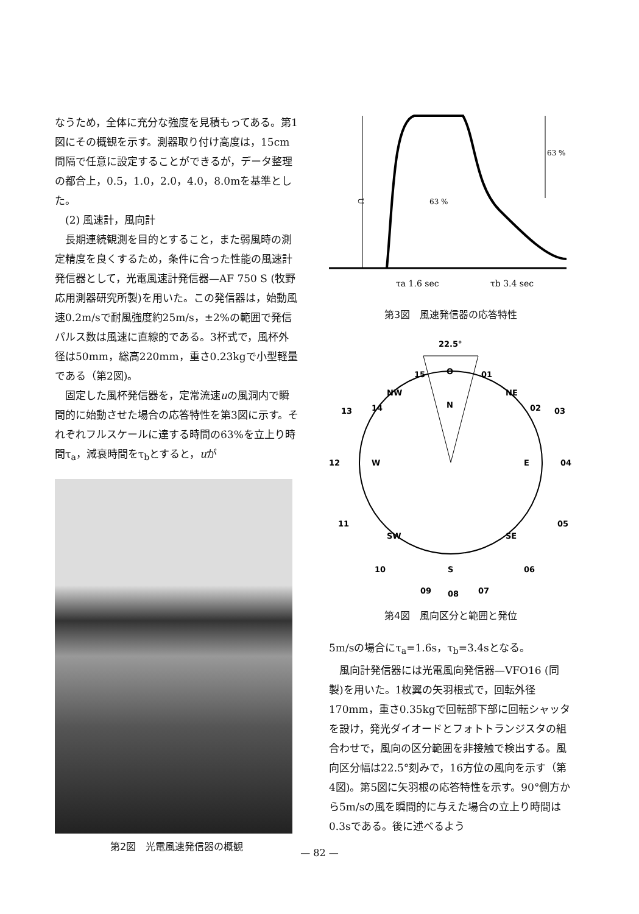なうため，全体に充分な強度を見積もってある。第1図にその概観を示す。測器取り付け高度は，15cm間隔で任意に設定することができるが，データ整理の都合上，0.5，1.0，2.0，4.0，8.0mを基準とした。
(2) 風速計，風向計
長期連続観測を目的とすること，また弱風時の測定精度を良くするため，条件に合った性能の風速計発信器として，光電風速計発信器—AF 750 S (牧野応用測器研究所製)を用いた。この発信器は，始動風速0.2m/sで耐風強度約25m/s，±2%の範囲で発信パルス数は風速に直線的である。3杯式で，風杯外径は50mm，総高220mm，重さ0.23kgで小型軽量である（第2図)。
固定した風杯発信器を，定常流速uの風洞内で瞬間的に始動させた場合の応答特性を第3図に示す。それぞれフルスケールに達する時間の63%を立上り時間τ<sub>a</sub>，減衰時間をτ<sub>b</sub>とすると，uが
第2図　光電風速発信器の概観
U
63 %
63 %
τa 1.6 sec
τb 3.4 sec
第3図　風速発信器の応答特性
22.5°
O
N
NW
NE
W
E
SW
SE
S
15
01
14
02
13
03
12
04
11
05
10
06
09
07
08
第4図　風向区分と範囲と発位
5m/sの場合にτ<sub>a</sub>=1.6s，τ<sub>b</sub>=3.4sとなる。
風向計発信器には光電風向発信器—VFO16 (同製)を用いた。1枚翼の矢羽根式で，回転外径170mm，重さ0.35kgで回転部下部に回転シャッタを設け，発光ダイオードとフォトトランジスタの組合わせで，風向の区分範囲を非接触で検出する。風向区分幅は22.5°刻みで，16方位の風向を示す（第4図)。第5図に矢羽根の応答特性を示す。90°側方から5m/sの風を瞬間的に与えた場合の立上り時間は0.3sである。後に述べるよう
— 82 —